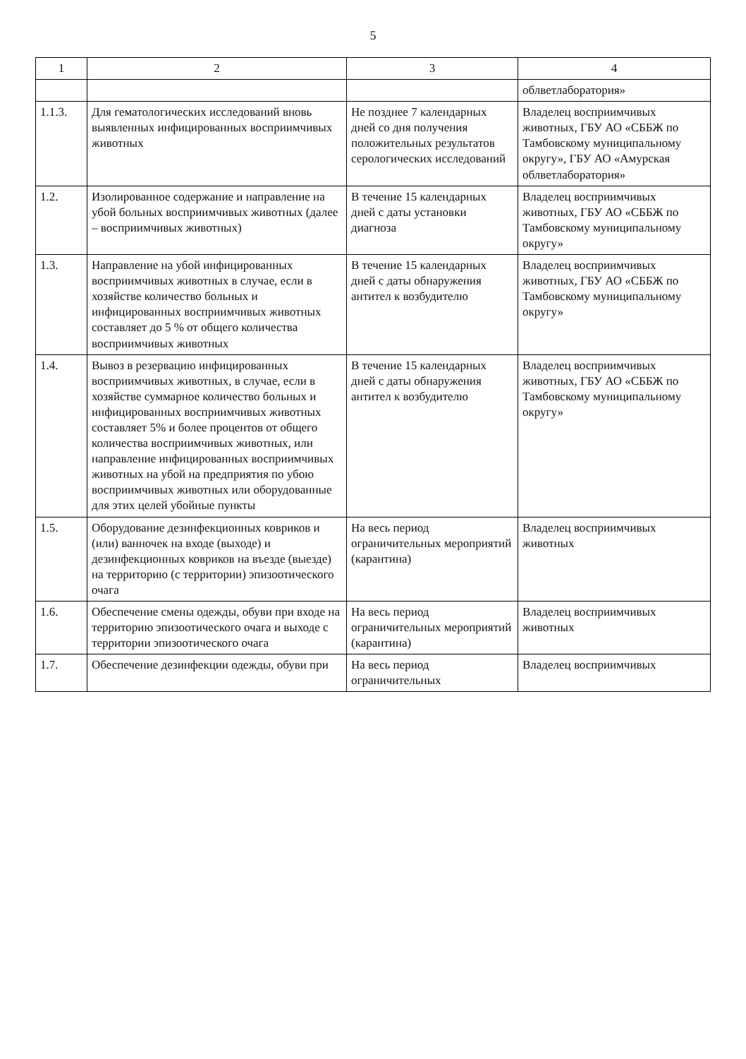5
| 1 | 2 | 3 | 4 |
| --- | --- | --- | --- |
| | | | облветлаборатория» |
| 1.1.3. | Для гематологических исследований вновь выявленных инфицированных восприимчивых животных | Не позднее 7 календарных дней со дня получения положительных результатов серологических исследований | Владелец восприимчивых животных, ГБУ АО «СББЖ по Тамбовскому муниципальному округу», ГБУ АО «Амурская облветлаборатория» |
| 1.2. | Изолированное содержание и направление на убой больных восприимчивых животных (далее – восприимчивых животных) | В течение 15 календарных дней с даты установки диагноза | Владелец восприимчивых животных, ГБУ АО «СББЖ по Тамбовскому муниципальному округу» |
| 1.3. | Направление на убой инфицированных восприимчивых животных в случае, если в хозяйстве количество больных и инфицированных восприимчивых животных составляет до 5 % от общего количества восприимчивых животных | В течение 15 календарных дней с даты обнаружения антител к возбудителю | Владелец восприимчивых животных, ГБУ АО «СББЖ по Тамбовскому муниципальному округу» |
| 1.4. | Вывоз в резервацию инфицированных восприимчивых животных, в случае, если в хозяйстве суммарное количество больных и инфицированных восприимчивых животных составляет 5% и более процентов от общего количества восприимчивых животных, или направление инфицированных восприимчивых животных на убой на предприятия по убою восприимчивых животных или оборудованные для этих целей убойные пункты | В течение 15 календарных дней с даты обнаружения антител к возбудителю | Владелец восприимчивых животных, ГБУ АО «СББЖ по Тамбовскому муниципальному округу» |
| 1.5. | Оборудование дезинфекционных ковриков и (или) ванночек на входе (выходе) и дезинфекционных ковриков на въезде (выезде) на территорию (с территории) эпизоотического очага | На весь период ограничительных мероприятий (карантина) | Владелец восприимчивых животных |
| 1.6. | Обеспечение смены одежды, обуви при входе на территорию эпизоотического очага и выходе с территории эпизоотического очага | На весь период ограничительных мероприятий (карантина) | Владелец восприимчивых животных |
| 1.7. | Обеспечение дезинфекции одежды, обуви при | На весь период ограничительных | Владелец восприимчивых |